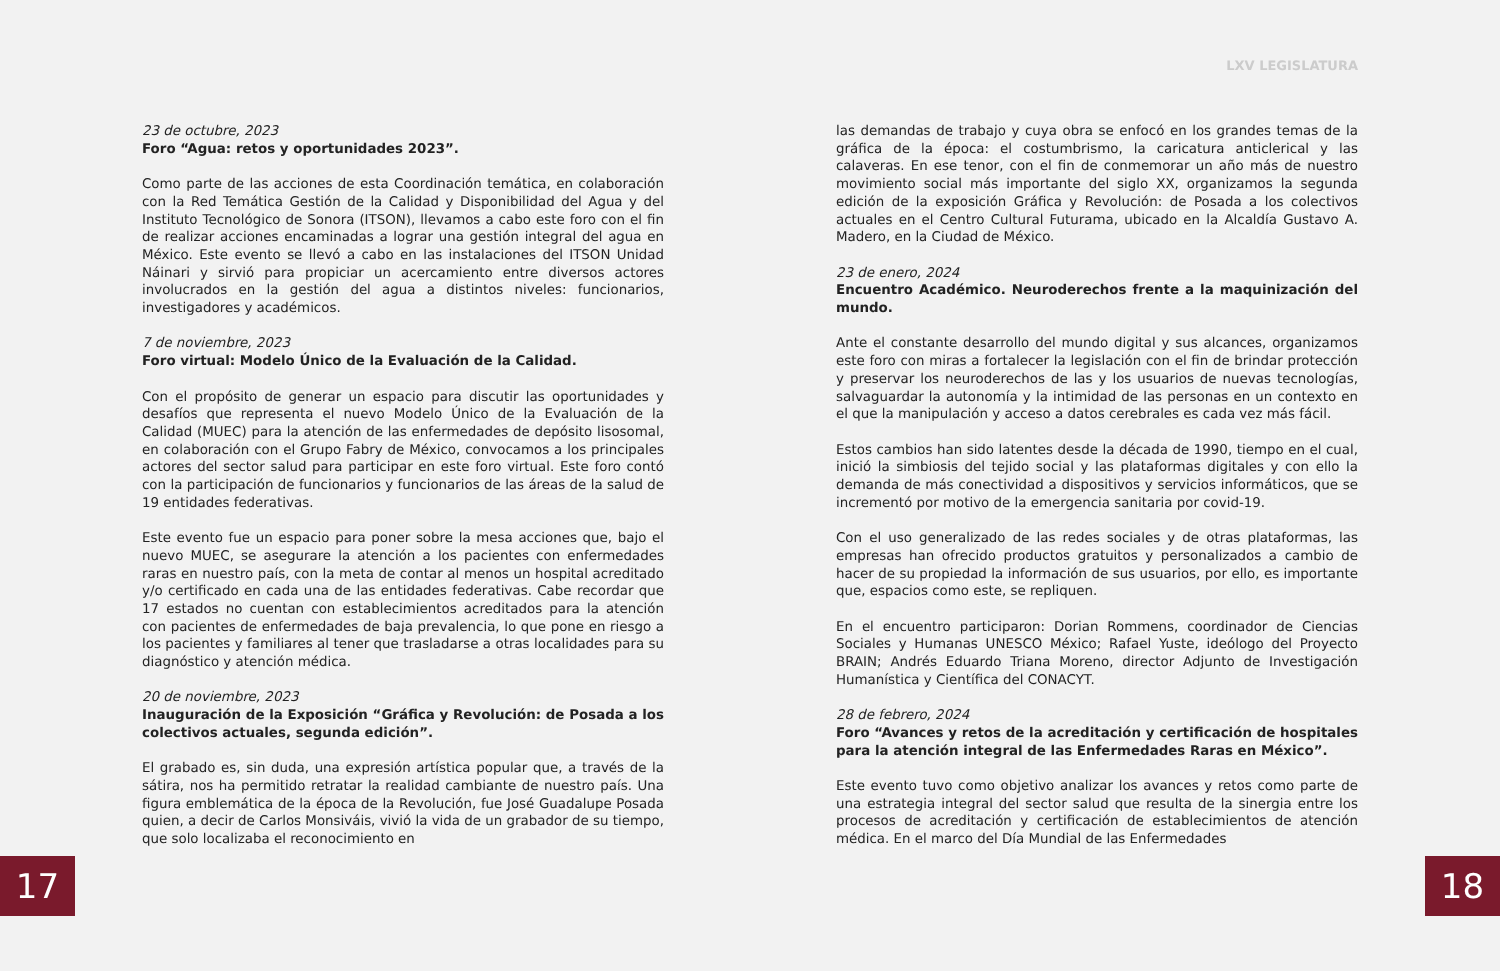LXV LEGISLATURA
23 de octubre, 2023
Foro “Agua: retos y oportunidades 2023”.
Como parte de las acciones de esta Coordinación temática, en colaboración con la Red Temática Gestión de la Calidad y Disponibilidad del Agua y del Instituto Tecnológico de Sonora (ITSON), llevamos a cabo este foro con el fin de realizar acciones encaminadas a lograr una gestión integral del agua en México. Este evento se llevó a cabo en las instalaciones del ITSON Unidad Náinari y sirvió para propiciar un acercamiento entre diversos actores involucrados en la gestión del agua a distintos niveles: funcionarios, investigadores y académicos.
7 de noviembre, 2023
Foro virtual: Modelo Único de la Evaluación de la Calidad.
Con el propósito de generar un espacio para discutir las oportunidades y desafíos que representa el nuevo Modelo Único de la Evaluación de la Calidad (MUEC) para la atención de las enfermedades de depósito lisosomal, en colaboración con el Grupo Fabry de México, convocamos a los principales actores del sector salud para participar en este foro virtual. Este foro contó con la participación de funcionarios y funcionarios de las áreas de la salud de 19 entidades federativas.
Este evento fue un espacio para poner sobre la mesa acciones que, bajo el nuevo MUEC, se asegurare la atención a los pacientes con enfermedades raras en nuestro país, con la meta de contar al menos un hospital acreditado y/o certificado en cada una de las entidades federativas. Cabe recordar que 17 estados no cuentan con establecimientos acreditados para la atención con pacientes de enfermedades de baja prevalencia, lo que pone en riesgo a los pacientes y familiares al tener que trasladarse a otras localidades para su diagnóstico y atención médica.
20 de noviembre, 2023
Inauguración de la Exposición “Gráfica y Revolución: de Posada a los colectivos actuales, segunda edición”.
El grabado es, sin duda, una expresión artística popular que, a través de la sátira, nos ha permitido retratar la realidad cambiante de nuestro país. Una figura emblemática de la época de la Revolución, fue José Guadalupe Posada quien, a decir de Carlos Monsiváis, vivió la vida de un grabador de su tiempo, que solo localizaba el reconocimiento en
las demandas de trabajo y cuya obra se enfocó en los grandes temas de la gráfica de la época: el costumbrismo, la caricatura anticlerical y las calaveras. En ese tenor, con el fin de conmemorar un año más de nuestro movimiento social más importante del siglo XX, organizamos la segunda edición de la exposición Gráfica y Revolución: de Posada a los colectivos actuales en el Centro Cultural Futurama, ubicado en la Alcaldía Gustavo A. Madero, en la Ciudad de México.
23 de enero, 2024
Encuentro Académico. Neuroderechos frente a la maquinización del mundo.
Ante el constante desarrollo del mundo digital y sus alcances, organizamos este foro con miras a fortalecer la legislación con el fin de brindar protección y preservar los neuroderechos de las y los usuarios de nuevas tecnologías, salvaguardar la autonomía y la intimidad de las personas en un contexto en el que la manipulación y acceso a datos cerebrales es cada vez más fácil.
Estos cambios han sido latentes desde la década de 1990, tiempo en el cual, inició la simbiosis del tejido social y las plataformas digitales y con ello la demanda de más conectividad a dispositivos y servicios informáticos, que se incrementó por motivo de la emergencia sanitaria por covid-19.
Con el uso generalizado de las redes sociales y de otras plataformas, las empresas han ofrecido productos gratuitos y personalizados a cambio de hacer de su propiedad la información de sus usuarios, por ello, es importante que, espacios como este, se repliquen.
En el encuentro participaron: Dorian Rommens, coordinador de Ciencias Sociales y Humanas UNESCO México; Rafael Yuste, ideólogo del Proyecto BRAIN; Andrés Eduardo Triana Moreno, director Adjunto de Investigación Humanística y Científica del CONACYT.
28 de febrero, 2024
Foro “Avances y retos de la acreditación y certificación de hospitales para la atención integral de las Enfermedades Raras en México”.
Este evento tuvo como objetivo analizar los avances y retos como parte de una estrategia integral del sector salud que resulta de la sinergia entre los procesos de acreditación y certificación de establecimientos de atención médica. En el marco del Día Mundial de las Enfermedades
17 18